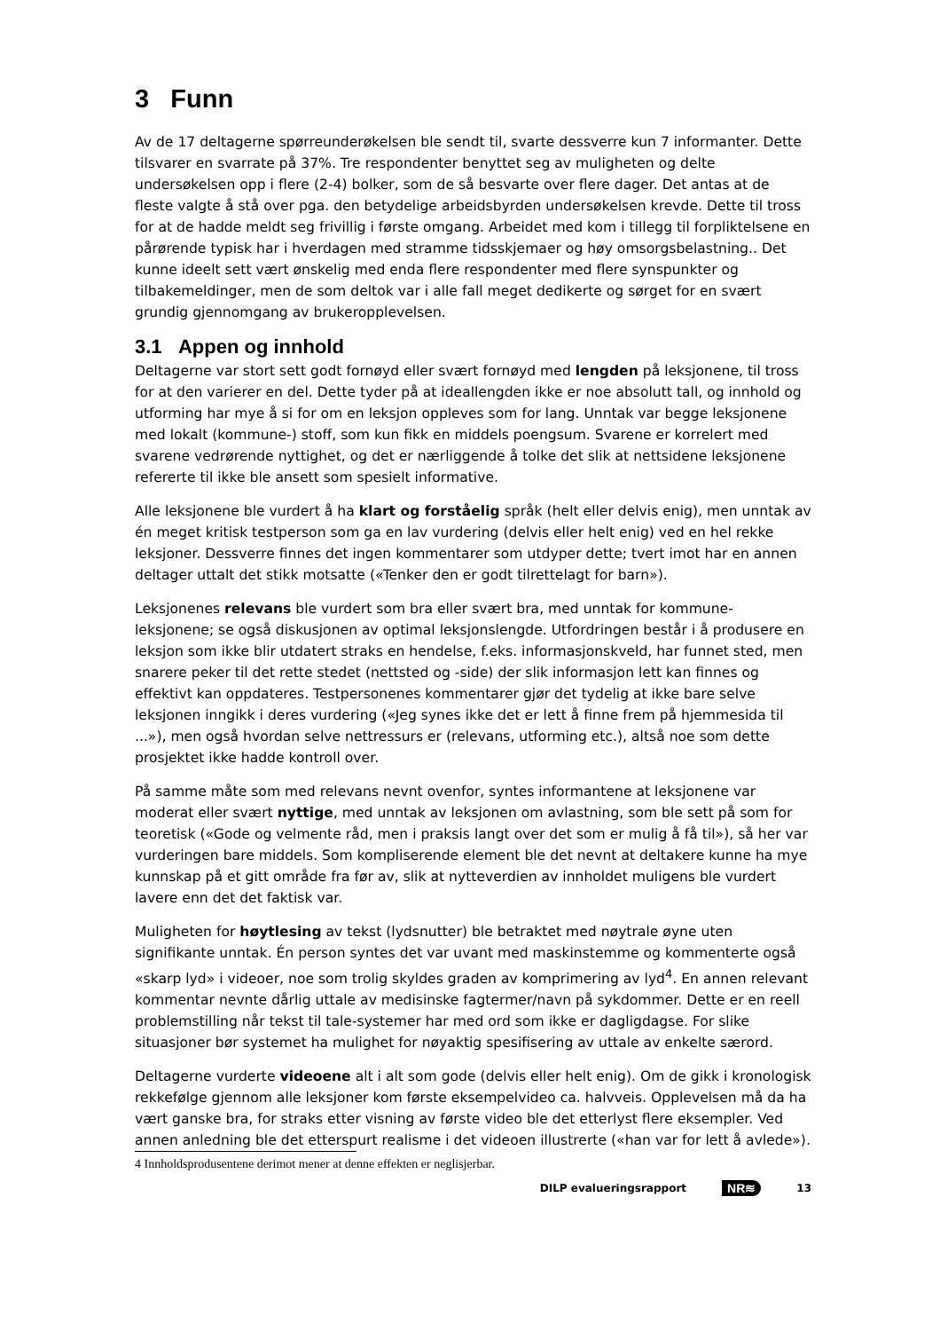3 Funn
Av de 17 deltagerne spørreunderøkelsen ble sendt til, svarte dessverre kun 7 informanter. Dette tilsvarer en svarrate på 37%. Tre respondenter benyttet seg av muligheten og delte undersøkelsen opp i flere (2-4) bolker, som de så besvarte over flere dager. Det antas at de fleste valgte å stå over pga. den betydelige arbeidsbyrden undersøkelsen krevde. Dette til tross for at de hadde meldt seg frivillig i første omgang. Arbeidet med kom i tillegg til forpliktelsene en pårørende typisk har i hverdagen med stramme tidsskjemaer og høy omsorgsbelastning.. Det kunne ideelt sett vært ønskelig med enda flere respondenter med flere synspunkter og tilbakemeldinger, men de som deltok var i alle fall meget dedikerte og sørget for en svært grundig gjennomgang av brukeropplevelsen.
3.1 Appen og innhold
Deltagerne var stort sett godt fornøyd eller svært fornøyd med lengden på leksjonene, til tross for at den varierer en del. Dette tyder på at ideallengden ikke er noe absolutt tall, og innhold og utforming har mye å si for om en leksjon oppleves som for lang. Unntak var begge leksjonene med lokalt (kommune-) stoff, som kun fikk en middels poengsum. Svarene er korrelert med svarene vedrørende nyttighet, og det er nærliggende å tolke det slik at nettsidene leksjonene refererte til ikke ble ansett som spesielt informative.
Alle leksjonene ble vurdert å ha klart og forståelig språk (helt eller delvis enig), men unntak av én meget kritisk testperson som ga en lav vurdering (delvis eller helt enig) ved en hel rekke leksjoner. Dessverre finnes det ingen kommentarer som utdyper dette; tvert imot har en annen deltager uttalt det stikk motsatte («Tenker den er godt tilrettelagt for barn»).
Leksjonenes relevans ble vurdert som bra eller svært bra, med unntak for kommune-leksjonene; se også diskusjonen av optimal leksjonslengde. Utfordringen består i å produsere en leksjon som ikke blir utdatert straks en hendelse, f.eks. informasjonskveld, har funnet sted, men snarere peker til det rette stedet (nettsted og -side) der slik informasjon lett kan finnes og effektivt kan oppdateres. Testpersonenes kommentarer gjør det tydelig at ikke bare selve leksjonen inngikk i deres vurdering («Jeg synes ikke det er lett å finne frem på hjemmesida til ...»), men også hvordan selve nettressurs er (relevans, utforming etc.), altså noe som dette prosjektet ikke hadde kontroll over.
På samme måte som med relevans nevnt ovenfor, syntes informantene at leksjonene var moderat eller svært nyttige, med unntak av leksjonen om avlastning, som ble sett på som for teoretisk («Gode og velmente råd, men i praksis langt over det som er mulig å få til»), så her var vurderingen bare middels. Som kompliserende element ble det nevnt at deltakere kunne ha mye kunnskap på et gitt område fra før av, slik at nytteverdien av innholdet muligens ble vurdert lavere enn det det faktisk var.
Muligheten for høytlesing av tekst (lydsnutter) ble betraktet med nøytrale øyne uten signifikante unntak. Én person syntes det var uvant med maskinstemme og kommenterte også «skarp lyd» i videoer, noe som trolig skyldes graden av komprimering av lyd<sup>4</sup>. En annen relevant kommentar nevnte dårlig uttale av medisinske fagtermer/navn på sykdommer. Dette er en reell problemstilling når tekst til tale-systemer har med ord som ikke er dagligdagse. For slike situasjoner bør systemet ha mulighet for nøyaktig spesifisering av uttale av enkelte særord.
Deltagerne vurderte videoene alt i alt som gode (delvis eller helt enig). Om de gikk i kronologisk rekkefølge gjennom alle leksjoner kom første eksempelvideo ca. halvveis. Opplevelsen må da ha vært ganske bra, for straks etter visning av første video ble det etterlyst flere eksempler. Ved annen anledning ble det etterspurt realisme i det videoen illustrerte («han var for lett å avlede»).
4 Innholdsprodusentene derimot mener at denne effekten er neglisjerbar.
DILP evalueringsrapport NR≋ 13